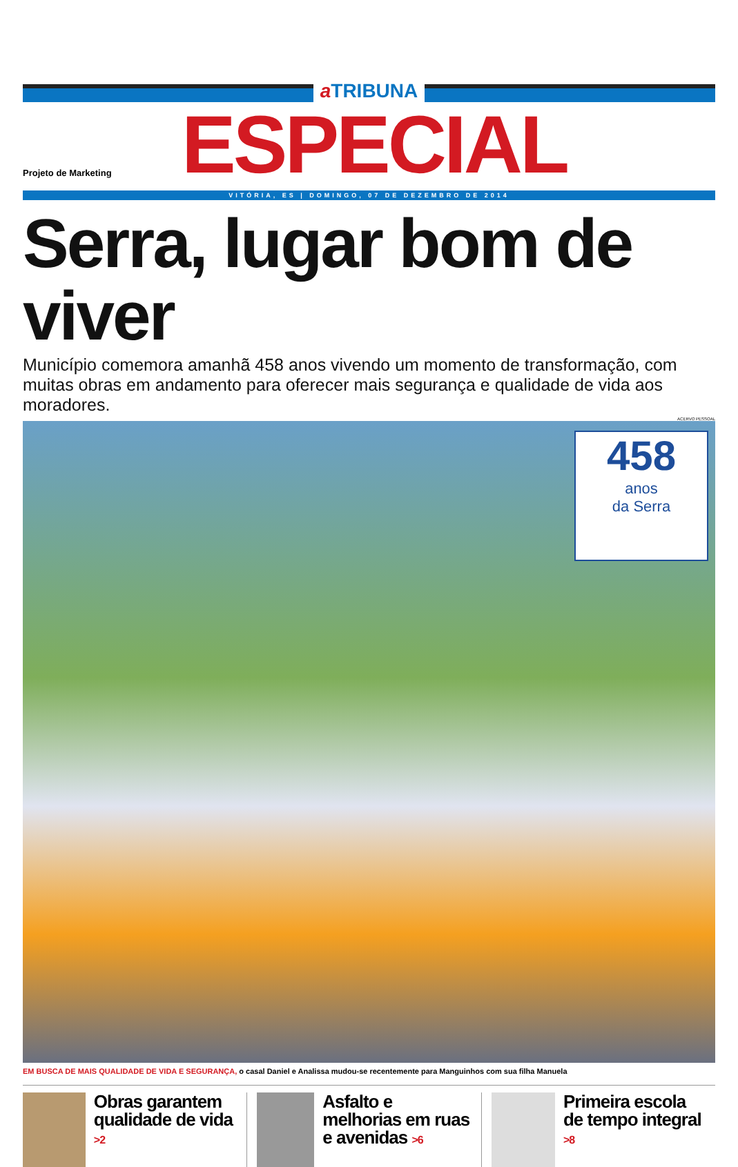a TRIBUNA
Projeto de Marketing
ESPECIAL
VITÓRIA, ES | DOMINGO, 07 DE DEZEMBRO DE 2014
Serra, lugar bom de viver
Município comemora amanhã 458 anos vivendo um momento de transformação, com muitas obras em andamento para oferecer mais segurança e qualidade de vida aos moradores.
ACERVO PESSOAL
458
anos
da Serra
EM BUSCA DE MAIS QUALIDADE DE VIDA E SEGURANÇA, o casal Daniel e Analissa mudou-se recentemente para Manguinhos com sua filha Manuela
Obras garantem qualidade de vida >2
Asfalto e melhorias em ruas e avenidas >6
Primeira escola de tempo integral >8